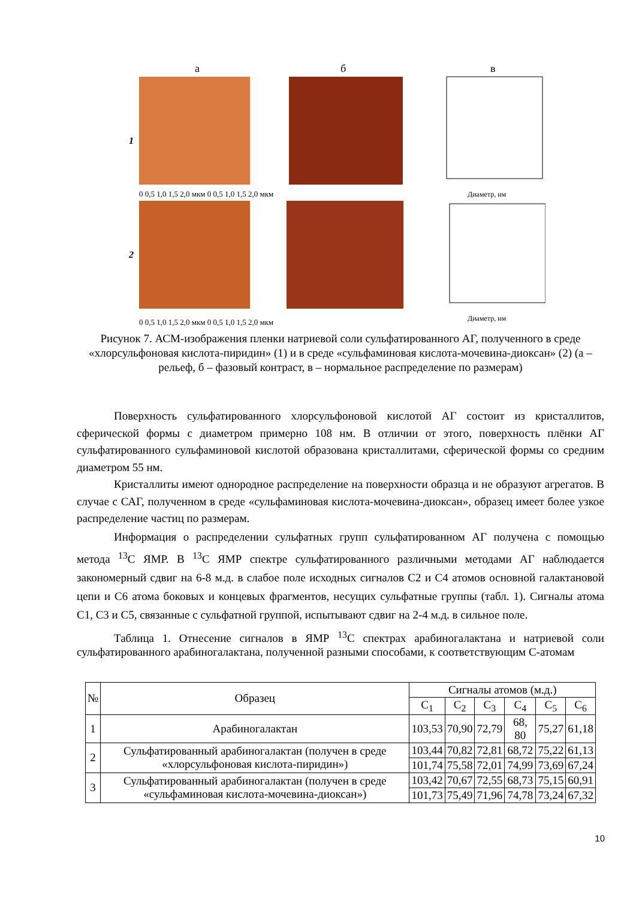а
б
в
1
2
0 0,5 1,0 1,5 2,0 мкм 0 0,5 1,0 1,5 2,0 мкм
Диаметр, нм
0 0,5 1,0 1,5 2,0 мкм 0 0,5 1,0 1,5 2,0 мкм
Диаметр, нм
Рисунок 7. АСМ-изображения пленки натриевой соли сульфатированного АГ, полученного в среде «хлорсульфоновая кислота-пиридин» (1) и в среде «сульфаминовая кислота-мочевина-диоксан» (2) (а – рельеф, б – фазовый контраст, в – нормальное распределение по размерам)
Поверхность сульфатированного хлорсульфоновой кислотой АГ состоит из кристаллитов, сферической формы с диаметром примерно 108 нм. В отличии от этого, поверхность плёнки АГ сульфатированного сульфаминовой кислотой образована кристаллитами, сферической формы со средним диаметром 55 нм.
Кристаллиты имеют однородное распределение на поверхности образца и не образуют агрегатов. В случае с САГ, полученном в среде «сульфаминовая кислота-мочевина-диоксан», образец имеет более узкое распределение частиц по размерам.
Информация о распределении сульфатных групп сульфатированном АГ получена с помощью метода <sup>13</sup>C ЯМР. В <sup>13</sup>C ЯМР спектре сульфатированного различными методами АГ наблюдается закономерный сдвиг на 6-8 м.д. в слабое поле исходных сигналов С2 и С4 атомов основной галактановой цепи и С6 атома боковых и концевых фрагментов, несущих сульфатные группы (табл. 1). Сигналы атома С1, С3 и С5, связанные с сульфатной группой, испытывают сдвиг на 2-4 м.д. в сильное поле.
Таблица 1. Отнесение сигналов в ЯМР <sup>13</sup>C спектрах арабиногалактана и натриевой соли сульфатированного арабиногалактана, полученной разными способами, к соответствующим С-атомам
| № | Образец | Сигналы атомов (м.д.) | | | | | |
| --- | --- | --- | --- | --- | --- | --- | --- |
| | | C<sub>1</sub> | C<sub>2</sub> | C<sub>3</sub> | C<sub>4</sub> | C<sub>5</sub> | C<sub>6</sub> |
| 1 | Арабиногалактан | 103,53 | 70,90 | 72,79 | 68, 80 | 75,27 | 61,18 |
| 2 | Сульфатированный арабиногалактан (получен в среде «хлорсульфоновая кислота-пиридин») | 103,44 | 70,82 | 72,81 | 68,72 | 75,22 | 61,13 |
| | | 101,74 | 75,58 | 72,01 | 74,99 | 73,69 | 67,24 |
| 3 | Сульфатированный арабиногалактан (получен в среде «сульфаминовая кислота-мочевина-диоксан») | 103,42 | 70,67 | 72,55 | 68,73 | 75,15 | 60,91 |
| | | 101,73 | 75,49 | 71,96 | 74,78 | 73,24 | 67,32 |
10